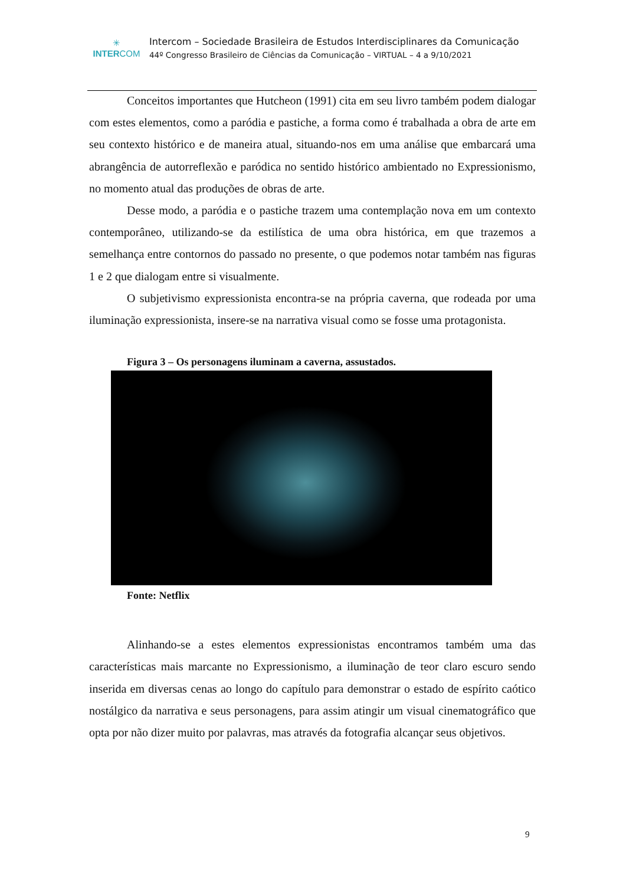✳
INTERCOM
Intercom – Sociedade Brasileira de Estudos Interdisciplinares da Comunicação
44º Congresso Brasileiro de Ciências da Comunicação – VIRTUAL – 4 a 9/10/2021
Conceitos importantes que Hutcheon (1991) cita em seu livro também podem dialogar com estes elementos, como a paródia e pastiche, a forma como é trabalhada a obra de arte em seu contexto histórico e de maneira atual, situando-nos em uma análise que embarcará uma abrangência de autorreflexão e paródica no sentido histórico ambientado no Expressionismo, no momento atual das produções de obras de arte.
Desse modo, a paródia e o pastiche trazem uma contemplação nova em um contexto contemporâneo, utilizando-se da estilística de uma obra histórica, em que trazemos a semelhança entre contornos do passado no presente, o que podemos notar também nas figuras 1 e 2 que dialogam entre si visualmente.
O subjetivismo expressionista encontra-se na própria caverna, que rodeada por uma iluminação expressionista, insere-se na narrativa visual como se fosse uma protagonista.
Figura 3 – Os personagens iluminam a caverna, assustados.
Fonte: Netflix
Alinhando-se a estes elementos expressionistas encontramos também uma das características mais marcante no Expressionismo, a iluminação de teor claro escuro sendo inserida em diversas cenas ao longo do capítulo para demonstrar o estado de espírito caótico nostálgico da narrativa e seus personagens, para assim atingir um visual cinematográfico que opta por não dizer muito por palavras, mas através da fotografia alcançar seus objetivos.
9